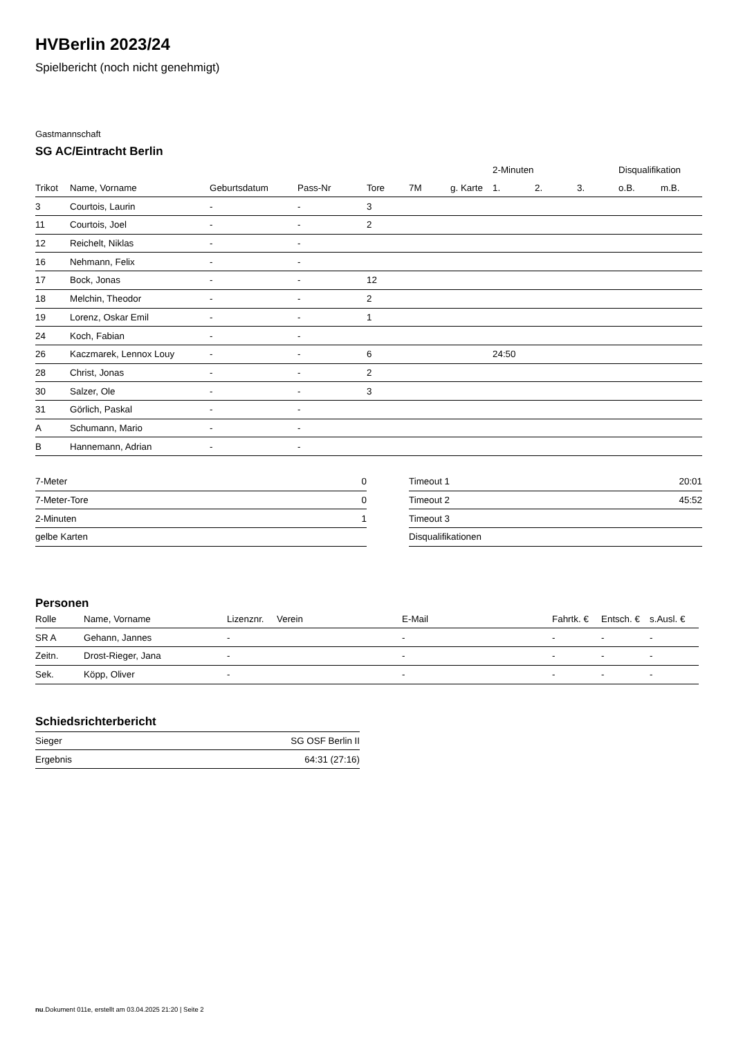HVBerlin 2023/24
Spielbericht (noch nicht genehmigt)
Gastmannschaft
SG AC/Eintracht Berlin
| | | | | | | | 2-Minuten | | | Disqualifikation | |
| --- | --- | --- | --- | --- | --- | --- | --- | --- | --- | --- | --- |
| Trikot | Name, Vorname | Geburtsdatum | Pass-Nr | Tore | 7M | g. Karte | 1. | 2. | 3. | o.B. | m.B. |
| 3 | Courtois, Laurin | - | - | 3 | | | | | | | |
| 11 | Courtois, Joel | - | - | 2 | | | | | | | |
| 12 | Reichelt, Niklas | - | - | | | | | | | | |
| 16 | Nehmann, Felix | - | - | | | | | | | | |
| 17 | Bock, Jonas | - | - | 12 | | | | | | | |
| 18 | Melchin, Theodor | - | - | 2 | | | | | | | |
| 19 | Lorenz, Oskar Emil | - | - | 1 | | | | | | | |
| 24 | Koch, Fabian | - | - | | | | | | | | |
| 26 | Kaczmarek, Lennox Louy | - | - | 6 | | | 24:50 | | | | |
| 28 | Christ, Jonas | - | - | 2 | | | | | | | |
| 30 | Salzer, Ole | - | - | 3 | | | | | | | |
| 31 | Görlich, Paskal | - | - | | | | | | | | |
| A | Schumann, Mario | - | - | | | | | | | | |
| B | Hannemann, Adrian | - | - | | | | | | | | |
| 7-Meter | 0 |
| 7-Meter-Tore | 0 |
| 2-Minuten | 1 |
| gelbe Karten | |
| Timeout 1 | 20:01 |
| Timeout 2 | 45:52 |
| Timeout 3 | |
| Disqualifikationen | |
Personen
| Rolle | Name, Vorname | Lizenznr. | Verein | E-Mail | Fahrtk. € | Entsch. € | s.Ausl. € |
| --- | --- | --- | --- | --- | --- | --- | --- |
| SR A | Gehann, Jannes | - | | - | - | - | - |
| Zeitn. | Drost-Rieger, Jana | - | | - | - | - | - |
| Sek. | Köpp, Oliver | - | | - | - | - | - |
Schiedsrichterbericht
| Sieger | SG OSF Berlin II |
| Ergebnis | 64:31 (27:16) |
nu.Dokument 011e, erstellt am 03.04.2025 21:20 | Seite 2